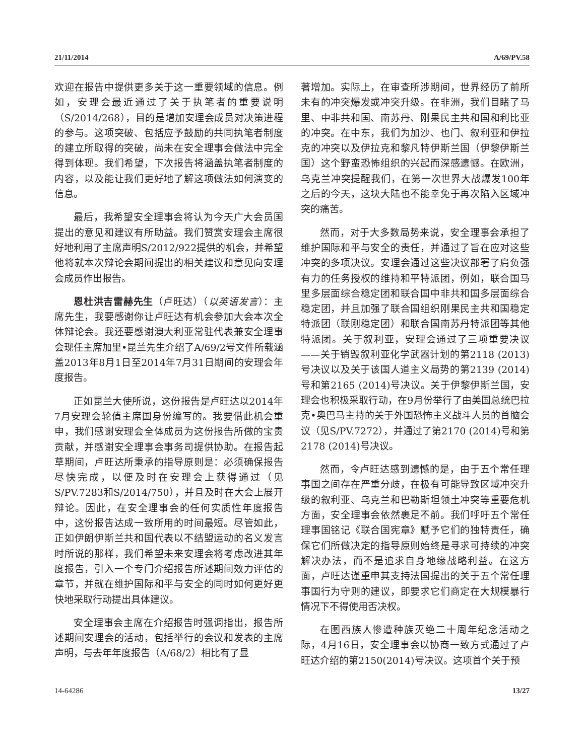21/11/2014 A/69/PV.58
欢迎在报告中提供更多关于这一重要领域的信息。例如，安理会最近通过了关于执笔者的重要说明（S/2014/268），目的是增加安理会成员对决策进程的参与。这项突破、包括应予鼓励的共同执笔者制度的建立所取得的突破，尚未在安全理事会做法中完全得到体现。我们希望，下次报告将涵盖执笔者制度的内容，以及能让我们更好地了解这项做法如何演变的信息。
最后，我希望安全理事会将认为今天广大会员国提出的意见和建议有所助益。我们赞赏安理会主席很好地利用了主席声明S/2012/922提供的机会，并希望他将就本次辩论会期间提出的相关建议和意见向安理会成员作出报告。
恩杜洪吉雷赫先生（卢旺达）（以英语发言）：主席先生，我要感谢你让卢旺达有机会参加大会本次全体辩论会。我还要感谢澳大利亚常驻代表兼安全理事会现任主席加里•昆兰先生介绍了A/69/2号文件所载涵盖2013年8月1日至2014年7月31日期间的安理会年度报告。
正如昆兰大使所说，这份报告是卢旺达以2014年7月安理会轮值主席国身份编写的。我要借此机会重申，我们感谢安理会全体成员为这份报告所做的宝贵贡献，并感谢安全理事会事务司提供协助。在报告起草期间，卢旺达所秉承的指导原则是：必须确保报告尽快完成，以便及时在安理会上获得通过（见S/PV.7283和S/2014/750），并且及时在大会上展开辩论。因此，在安全理事会的任何实质性年度报告中，这份报告达成一致所用的时间最短。尽管如此，正如伊朗伊斯兰共和国代表以不结盟运动的名义发言时所说的那样，我们希望未来安理会将考虑改进其年度报告，引入一个专门介绍报告所述期间效力评估的章节，并就在维护国际和平与安全的同时如何更好更快地采取行动提出具体建议。
安全理事会主席在介绍报告时强调指出，报告所述期间安理会的活动，包括举行的会议和发表的主席声明，与去年年度报告（A/68/2）相比有了显
著增加。实际上，在审查所涉期间，世界经历了前所未有的冲突爆发或冲突升级。在非洲，我们目睹了马里、中非共和国、南苏丹、刚果民主共和国和利比亚的冲突。在中东，我们为加沙、也门、叙利亚和伊拉克的冲突以及伊拉克和黎凡特伊斯兰国（伊黎伊斯兰国）这个野蛮恐怖组织的兴起而深感遗憾。在欧洲，乌克兰冲突提醒我们，在第一次世界大战爆发100年之后的今天，这块大陆也不能幸免于再次陷入区域冲突的痛苦。
然而，对于大多数局势来说，安全理事会承担了维护国际和平与安全的责任，并通过了旨在应对这些冲突的多项决议。安理会通过这些决议部署了肩负强有力的任务授权的维持和平特派团，例如，联合国马里多层面综合稳定团和联合国中非共和国多层面综合稳定团，并且加强了联合国组织刚果民主共和国稳定特派团（联刚稳定团）和联合国南苏丹特派团等其他特派团。关于叙利亚，安理会通过了三项重要决议——关于销毁叙利亚化学武器计划的第2118 (2013)号决议以及关于该国人道主义局势的第2139 (2014)号和第2165 (2014)号决议。关于伊黎伊斯兰国，安理会也积极采取行动，在9月份举行了由美国总统巴拉克•奥巴马主持的关于外国恐怖主义战斗人员的首脑会议（见S/PV.7272），并通过了第2170 (2014)号和第2178 (2014)号决议。
然而，令卢旺达感到遗憾的是，由于五个常任理事国之间存在严重分歧，在极有可能导致区域冲突升级的叙利亚、乌克兰和巴勒斯坦领土冲突等重要危机方面，安全理事会依然裹足不前。我们呼吁五个常任理事国铭记《联合国宪章》赋予它们的独特责任，确保它们所做决定的指导原则始终是寻求可持续的冲突解决办法，而不是追求自身地缘战略利益。在这方面，卢旺达谨重申其支持法国提出的关于五个常任理事国行为守则的建议，即要求它们商定在大规模暴行情况下不得使用否决权。
在图西族人惨遭种族灭绝二十周年纪念活动之际，4月16日，安全理事会以协商一致方式通过了卢旺达介绍的第2150(2014)号决议。这项首个关于预
14-64286 13/27